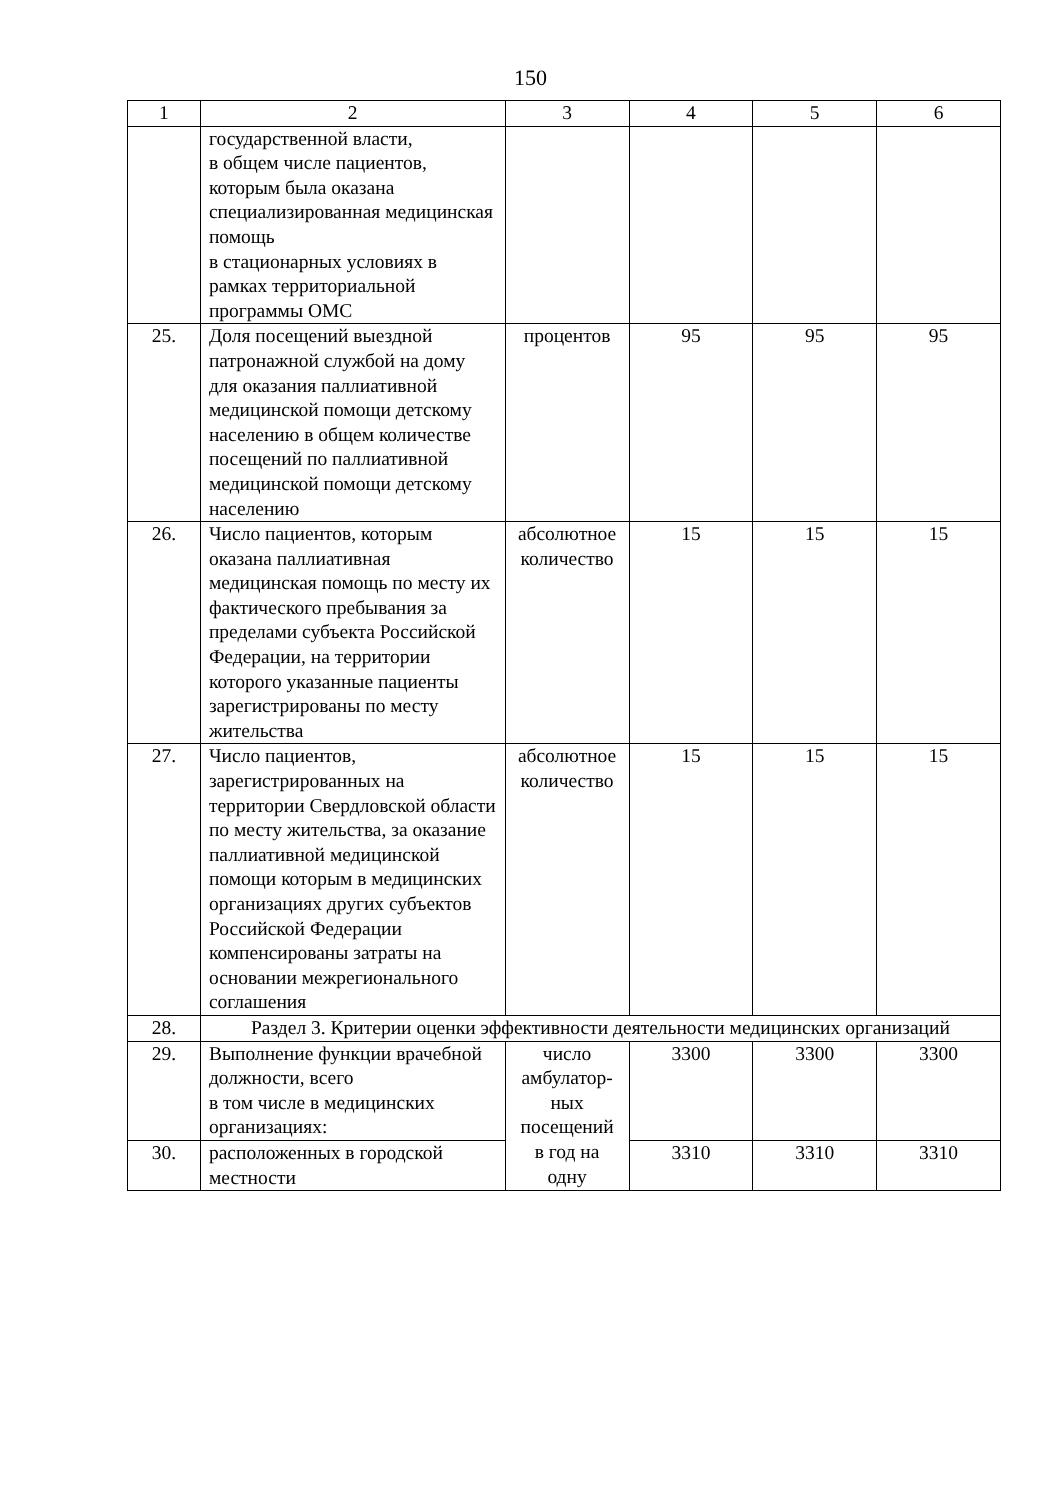150
| 1 | 2 | 3 | 4 | 5 | 6 |
| | государственной власти, в общем числе пациентов, которым была оказана специализированная медицинская помощь в стационарных условиях в рамках территориальной программы ОМС | | | | |
| 25. | Доля посещений выездной патронажной службой на дому для оказания паллиативной медицинской помощи детскому населению в общем количестве посещений по паллиативной медицинской помощи детскому населению | процентов | 95 | 95 | 95 |
| 26. | Число пациентов, которым оказана паллиативная медицинская помощь по месту их фактического пребывания за пределами субъекта Российской Федерации, на территории которого указанные пациенты зарегистрированы по месту жительства | абсолютное количество | 15 | 15 | 15 |
| 27. | Число пациентов, зарегистрированных на территории Свердловской области по месту жительства, за оказание паллиативной медицинской помощи которым в медицинских организациях других субъектов Российской Федерации компенсированы затраты на основании межрегионального соглашения | абсолютное количество | 15 | 15 | 15 |
| 28. | Раздел 3. Критерии оценки эффективности деятельности медицинских организаций | | | | |
| 29. | Выполнение функции врачебной должности, всего в том числе в медицинских организациях: | число амбулатор-ных посещений в год на одну | 3300 | 3300 | 3300 |
| 30. | расположенных в городской местности | | 3310 | 3310 | 3310 |